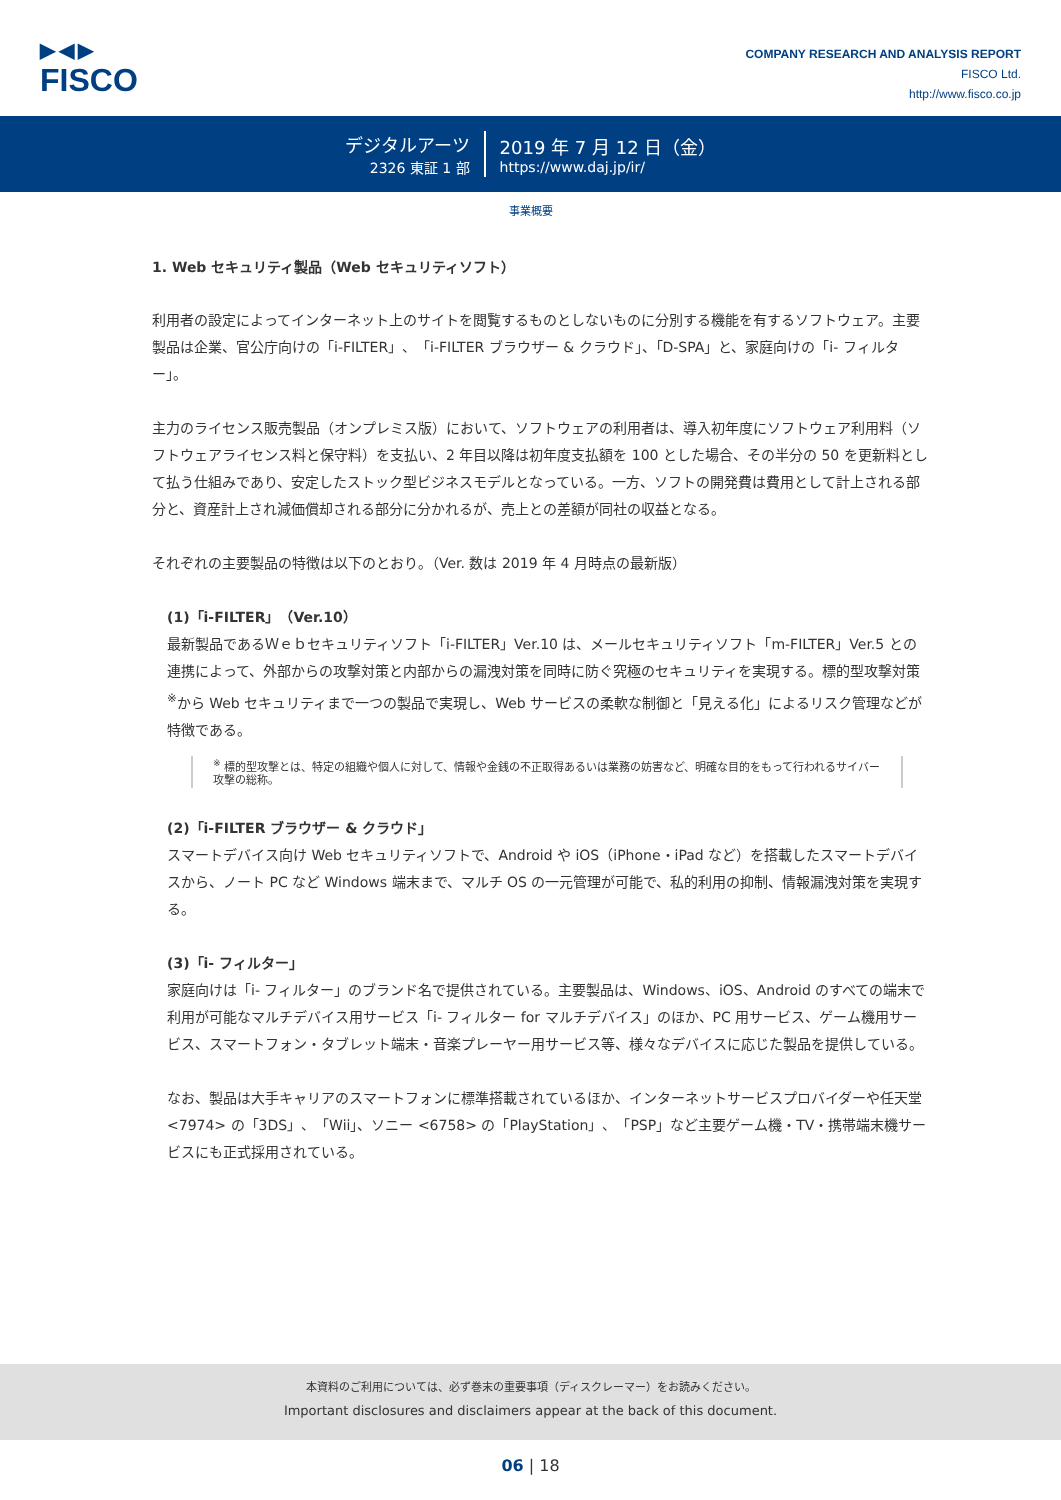▶◀▶
FISCO
COMPANY RESEARCH AND ANALYSIS REPORT
FISCO Ltd.
http://www.fisco.co.jp
デジタルアーツ
2326 東証 1 部
2019 年 7 月 12 日（金）
https://www.daj.jp/ir/
事業概要
1. Web セキュリティ製品（Web セキュリティソフト）
利用者の設定によってインターネット上のサイトを閲覧するものとしないものに分別する機能を有するソフトウェア。主要製品は企業、官公庁向けの「i-FILTER」、「i-FILTER ブラウザー & クラウド」、「D-SPA」と、家庭向けの「i- フィルター」。
主力のライセンス販売製品（オンプレミス版）において、ソフトウェアの利用者は、導入初年度にソフトウェア利用料（ソフトウェアライセンス料と保守料）を支払い、2 年目以降は初年度支払額を 100 とした場合、その半分の 50 を更新料として払う仕組みであり、安定したストック型ビジネスモデルとなっている。一方、ソフトの開発費は費用として計上される部分と、資産計上され減価償却される部分に分かれるが、売上との差額が同社の収益となる。
それぞれの主要製品の特徴は以下のとおり。（Ver. 数は 2019 年 4 月時点の最新版）
(1)「i-FILTER」（Ver.10）
最新製品であるＷｅｂセキュリティソフト「i-FILTER」Ver.10 は、メールセキュリティソフト「m-FILTER」Ver.5 との連携によって、外部からの攻撃対策と内部からの漏洩対策を同時に防ぐ究極のセキュリティを実現する。標的型攻撃対策<sup>※</sup>から Web セキュリティまで一つの製品で実現し、Web サービスの柔軟な制御と「見える化」によるリスク管理などが特徴である。
<sup>※</sup> 標的型攻撃とは、特定の組織や個人に対して、情報や金銭の不正取得あるいは業務の妨害など、明確な目的をもって行われるサイバー攻撃の総称。
(2)「i-FILTER ブラウザー & クラウド」
スマートデバイス向け Web セキュリティソフトで、Android や iOS（iPhone・iPad など）を搭載したスマートデバイスから、ノート PC など Windows 端末まで、マルチ OS の一元管理が可能で、私的利用の抑制、情報漏洩対策を実現する。
(3)「i- フィルター」
家庭向けは「i- フィルター」のブランド名で提供されている。主要製品は、Windows、iOS、Android のすべての端末で利用が可能なマルチデバイス用サービス「i- フィルター for マルチデバイス」のほか、PC 用サービス、ゲーム機用サービス、スマートフォン・タブレット端末・音楽プレーヤー用サービス等、様々なデバイスに応じた製品を提供している。
なお、製品は大手キャリアのスマートフォンに標準搭載されているほか、インターネットサービスプロバイダーや任天堂 <7974> の「3DS」、「Wii」、ソニー <6758> の「PlayStation」、「PSP」など主要ゲーム機・TV・携帯端末機サービスにも正式採用されている。
本資料のご利用については、必ず巻末の重要事項（ディスクレーマー）をお読みください。
Important disclosures and disclaimers appear at the back of this document.
06 | 18